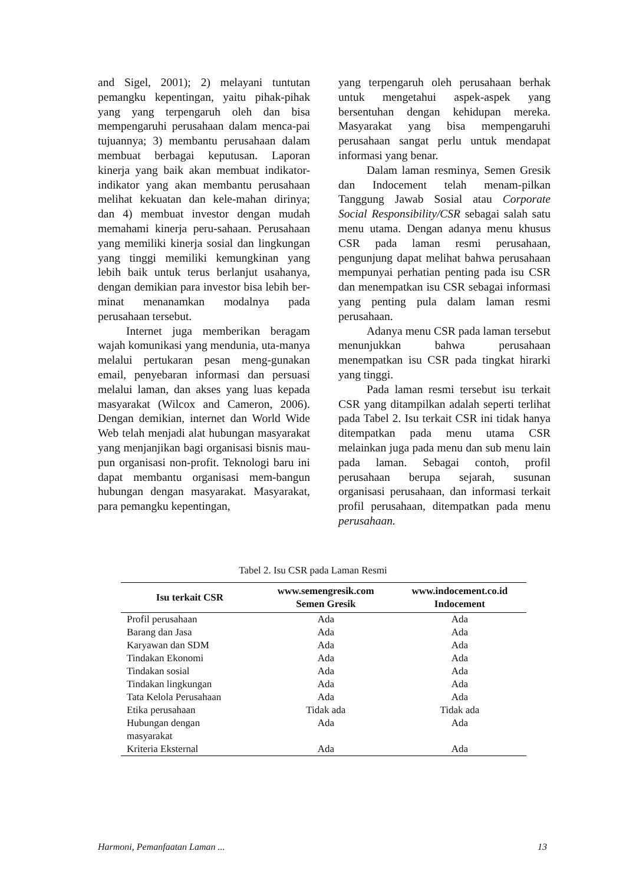and Sigel, 2001); 2) melayani tuntutan pemangku kepentingan, yaitu pihak-pihak yang yang terpengaruh oleh dan bisa mempengaruhi perusahaan dalam menca-pai tujuannya; 3) membantu perusahaan dalam membuat berbagai keputusan. Laporan kinerja yang baik akan membuat indikator-indikator yang akan membantu perusahaan melihat kekuatan dan kele-mahan dirinya; dan 4) membuat investor dengan mudah memahami kinerja peru-sahaan. Perusahaan yang memiliki kinerja sosial dan lingkungan yang tinggi memiliki kemungkinan yang lebih baik untuk terus berlanjut usahanya, dengan demikian para investor bisa lebih ber-minat menanamkan modalnya pada perusahaan tersebut.
Internet juga memberikan beragam wajah komunikasi yang mendunia, uta-manya melalui pertukaran pesan meng-gunakan email, penyebaran informasi dan persuasi melalui laman, dan akses yang luas kepada masyarakat (Wilcox and Cameron, 2006). Dengan demikian, internet dan World Wide Web telah menjadi alat hubungan masyarakat yang menjanjikan bagi organisasi bisnis mau-pun organisasi non-profit. Teknologi baru ini dapat membantu organisasi mem-bangun hubungan dengan masyarakat. Masyarakat, para pemangku kepentingan,
yang terpengaruh oleh perusahaan berhak untuk mengetahui aspek-aspek yang bersentuhan dengan kehidupan mereka. Masyarakat yang bisa mempengaruhi perusahaan sangat perlu untuk mendapat informasi yang benar.
Dalam laman resminya, Semen Gresik dan Indocement telah menam-pilkan Tanggung Jawab Sosial atau Corporate Social Responsibility/CSR sebagai salah satu menu utama. Dengan adanya menu khusus CSR pada laman resmi perusahaan, pengunjung dapat melihat bahwa perusahaan mempunyai perhatian penting pada isu CSR dan menempatkan isu CSR sebagai informasi yang penting pula dalam laman resmi perusahaan.
Adanya menu CSR pada laman tersebut menunjukkan bahwa perusahaan menempatkan isu CSR pada tingkat hirarki yang tinggi.
Pada laman resmi tersebut isu terkait CSR yang ditampilkan adalah seperti terlihat pada Tabel 2. Isu terkait CSR ini tidak hanya ditempatkan pada menu utama CSR melainkan juga pada menu dan sub menu lain pada laman. Sebagai contoh, profil perusahaan berupa sejarah, susunan organisasi perusahaan, dan informasi terkait profil perusahaan, ditempatkan pada menu perusahaan.
Tabel 2. Isu CSR pada Laman Resmi
| Isu terkait CSR | www.semengresik.com Semen Gresik | www.indocement.co.id Indocement |
| --- | --- | --- |
| Profil perusahaan | Ada | Ada |
| Barang dan Jasa | Ada | Ada |
| Karyawan dan SDM | Ada | Ada |
| Tindakan Ekonomi | Ada | Ada |
| Tindakan sosial | Ada | Ada |
| Tindakan lingkungan | Ada | Ada |
| Tata Kelola Perusahaan | Ada | Ada |
| Etika perusahaan | Tidak ada | Tidak ada |
| Hubungan dengan masyarakat | Ada | Ada |
| Kriteria Eksternal | Ada | Ada |
Harmoni, Pemanfaatan Laman ... 13